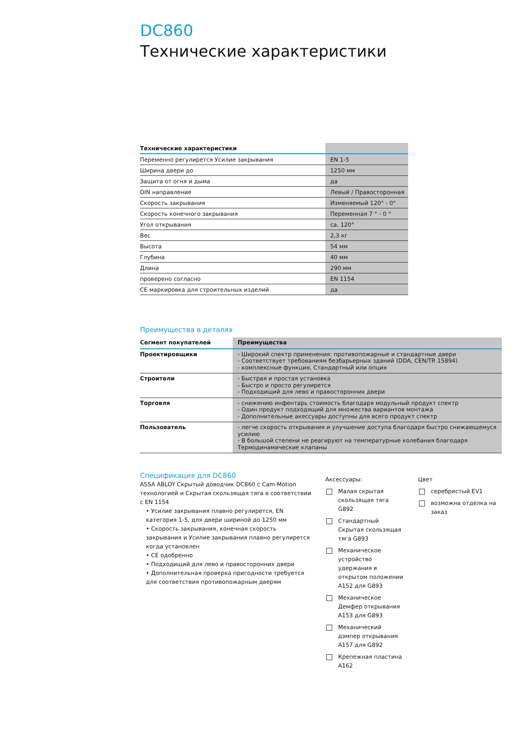DC860
Технические характеристики
| Технические характеристики | |
| --- | --- |
| Переменно регулирется Усилие закрывания | EN 1-5 |
| Ширина двери до | 1250 мм |
| Защита от огня и дыма | да |
| DIN направление | Левый / Правосторонная |
| Скорость закрывания | Изменяемый 120° - 0° |
| Скорость конечного закрывания | Переменная 7 ° - 0 ° |
| Угол открывания | ca. 120° |
| Вес | 2,3 кг |
| Высота | 54 мм |
| Глубина | 40 мм |
| Длина | 290 мм |
| проверено согласно | EN 1154 |
| CE маркировка для строительных изделий | да |
Преимущества в деталях
| Сегмент покупателей | Преимущества |
| --- | --- |
| Проектировщики | - Широкий спектр применения: противопожарные и стандартные двери - Соответствует требованиям безбарьерных зданий (DDA, CEN/TR 15894) - комплексные функция, Стандартный или опция |
| Строители | - Быстрая и простая установка - Быстро и просто регулирется - Подходищий для лево и правосторонних двери |
| Торговля | - снижению инфентарь стоимость благодаря модульный продукт спектр - Один продукт подходящий для множества вариантов монтажа - Дополнительные акессуары доступны для всего продукт спектр |
| Пользователь | - легче скорость открывания и улучшение доступа благодаря быстро снижающемуся усилию - В большой степени не реагируют на температурные колебания благодаря Термодинамические клапаны |
Спецификация для DC860
ASSA ABLOY Скрытый доводчик DC860 с Cam-Motion технологией и Скрытая скользящая тяга в соответствии с EN 1154
• Усилие закрывания плавно регулирется, EN категория 1-5, для двери шириной до 1250 мм
• Скорость закрывания, конечная скорость закрывания и Усилие закрывания плавно регулирется когда установлен
• CE одобренно
• Подходищий для лево и правосторонних двери
• Дополнительная проверка пригодности требуется для соответствия противопожарным дверям
Аксессуары:
Малая скрытая скользящая тяга G892
Стандартный Скрытая скользящая тяга G893
Механическое устройство удержания в открытом положении A152 для G893
Механическое Демфер открывания A153 для G893
Механический дэмпер открывания A157 для G892
Крепежная пластина A162
Цвет
серебристый EV1
возможна отделка на заказ